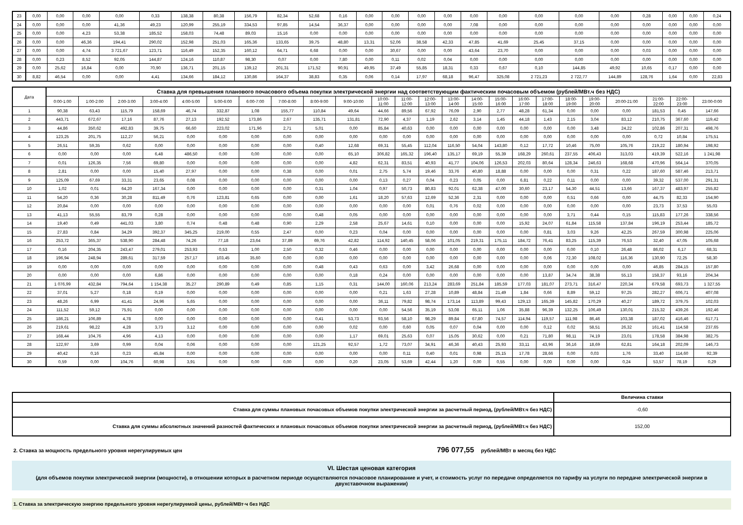| 23 | 0,00 | 0,00 | 0,00 | 0,00 | 0,33 | 138,38 | 80,38 | 156,79 | 82,34 | 52,68 | 0,16 | 0,00 | 0,00 | 0,00 | 0,00 | 0,00 | 0,00 | 0,00 | 0,00 | 0,00 | 0,28 | 0,00 | 0,00 | 0,24 |
| 24 | 0,00 | 0,00 | 0,00 | 41,36 | 49,23 | 120,99 | 255,19 | 334,53 | 97,85 | 14,54 | 36,37 | 0,00 | 0,00 | 0,00 | 0,00 | 7,08 | 0,00 | 0,00 | 0,00 | 0,00 | 0,00 | 0,00 | 0,00 | 0,00 |
| 25 | 0,00 | 0,00 | 4,23 | 53,38 | 185,52 | 158,03 | 74,48 | 89,03 | 15,16 | 0,00 | 0,00 | 0,00 | 0,00 | 0,00 | 0,00 | 0,00 | 0,00 | 0,00 | 0,00 | 0,00 | 0,00 | 0,00 | 0,00 | 0,00 |
| 26 | 0,00 | 0,00 | 46,36 | 194,41 | 290,02 | 152,98 | 251,03 | 165,36 | 133,65 | 39,75 | 48,80 | 13,31 | 52,06 | 38,58 | 42,33 | 47,85 | 41,69 | 25,45 | 37,15 | 0,00 | 0,00 | 0,00 | 0,00 | 0,00 |
| 27 | 0,00 | 0,00 | 4,74 | 3 721,67 | 123,71 | 116,49 | 152,35 | 160,12 | 64,71 | 6,68 | 0,00 | 0,00 | 30,67 | 0,00 | 0,00 | 43,64 | 23,70 | 0,00 | 0,00 | 0,00 | 0,03 | 0,00 | 0,00 | 0,00 |
| 28 | 0,00 | 0,23 | 8,52 | 92,05 | 144,87 | 124,16 | 110,87 | 98,30 | 0,07 | 0,00 | 7,80 | 0,00 | 0,11 | 0,02 | 0,04 | 0,00 | 0,00 | 0,00 | 0,00 | 0,00 | 0,00 | 0,00 | 0,00 | 0,00 |
| 29 | 0,00 | 25,62 | 16,84 | 0,00 | 70,90 | 136,71 | 201,15 | 139,12 | 201,31 | 171,52 | 90,91 | 49,95 | 37,49 | 55,85 | 18,31 | 0,33 | 0,67 | 0,10 | 144,85 | 49,92 | 10,65 | 0,17 | 0,00 | 0,00 |
| 30 | 8,82 | 46,54 | 0,00 | 0,00 | 4,41 | 134,66 | 184,12 | 130,86 | 164,37 | 38,83 | 0,35 | 0,06 | 0,14 | 17,97 | 68,18 | 96,47 | 325,08 | 2 721,23 | 2 722,77 | 144,89 | 128,76 | 1,64 | 0,00 | 22,83 |
| Дата | Ставка для превышения планового почасового объема покупки электрической энергии над соответствующим фактическим почасовым объемом (рублей/МВт.ч без НДС) | | | | | | | | | | | | | | | | | | | | | | | |
| --- | --- | --- | --- | --- | --- | --- | --- | --- | --- | --- | --- | --- | --- | --- | --- | --- | --- | --- | --- | --- | --- | --- | --- | --- |
| | 0:00-1:00 | 1:00-2:00 | 2:00-3:00 | 3:00-4:00 | 4:00-5:00 | 5:00-6:00 | 6:00-7:00 | 7:00-8:00 | 8:00-9:00 | 9:00-10:00 | 10:00- 11:00 | 11:00- 12:00 | 12:00- 13:00 | 13:00- 14:00 | 14:00- 15:00 | 15:00- 16:00 | 16:00- 17:00 | 17:00- 18:00 | 18:00- 19:00 | 19:00- 20:00 | 20:00-21:00 | 21:00- 22:00 | 22:00- 23:00 | 23:00-0:00 |
| 1 | 90,38 | 63,43 | 115,79 | 158,69 | 46,74 | 332,87 | 1,08 | 155,77 | 110,84 | 49,64 | 44,66 | 89,56 | 67,92 | 76,09 | 2,90 | 2,77 | 48,28 | 61,34 | 0,00 | 0,00 | 0,00 | 181,53 | 0,45 | 147,66 |
| 2 | 443,71 | 672,67 | 17,16 | 87,76 | 27,13 | 192,52 | 173,86 | 2,67 | 135,71 | 131,81 | 72,90 | 4,37 | 1,19 | 2,62 | 3,14 | 1,45 | 44,18 | 1,43 | 2,15 | 3,04 | 83,12 | 210,75 | 367,60 | 119,42 |
| 3 | 44,86 | 350,62 | 492,83 | 39,75 | 66,60 | 223,02 | 171,96 | 2,71 | 5,01 | 0,00 | 85,84 | 40,63 | 0,00 | 0,00 | 0,00 | 0,00 | 0,00 | 0,00 | 0,00 | 3,48 | 24,22 | 102,86 | 207,31 | 498,76 |
| 4 | 123,25 | 201,75 | 112,27 | 56,21 | 0,00 | 0,00 | 0,00 | 0,00 | 0,00 | 0,00 | 0,00 | 0,00 | 0,00 | 0,00 | 0,00 | 0,00 | 0,00 | 0,00 | 0,00 | 0,00 | 0,00 | 0,72 | 10,84 | 175,51 |
| 5 | 26,51 | 59,35 | 0,62 | 0,00 | 0,00 | 0,00 | 0,00 | 0,00 | 0,40 | 12,68 | 69,31 | 55,45 | 112,04 | 116,50 | 54,04 | 143,80 | 0,12 | 17,72 | 10,46 | 75,00 | 105,76 | 219,22 | 180,94 | 198,92 |
| 6 | 0,00 | 0,00 | 0,00 | 6,48 | 486,50 | 0,00 | 0,00 | 0,00 | 0,00 | 65,10 | 306,82 | 165,32 | 196,40 | 135,17 | 69,19 | 55,39 | 168,29 | 260,61 | 237,55 | 406,43 | 313,03 | 419,39 | 522,16 | 1 241,98 |
| 7 | 0,01 | 126,35 | 7,56 | 69,80 | 0,00 | 0,00 | 0,00 | 0,00 | 0,00 | 4,82 | 62,31 | 83,51 | 40,93 | 41,77 | 104,06 | 126,53 | 202,03 | 80,64 | 128,34 | 246,63 | 168,68 | 470,96 | 564,14 | 370,05 |
| 8 | 2,81 | 0,00 | 0,00 | 15,40 | 27,97 | 0,00 | 0,00 | 0,38 | 0,00 | 0,01 | 2,75 | 5,74 | 19,46 | 33,76 | 40,80 | 18,88 | 0,00 | 0,00 | 0,00 | 0,31 | 0,22 | 187,60 | 587,46 | 213,71 |
| 9 | 125,09 | 67,69 | 33,31 | 23,65 | 0,08 | 0,00 | 0,00 | 0,00 | 0,00 | 0,00 | 0,13 | 0,27 | 0,04 | 0,23 | 0,05 | 0,00 | 6,81 | 0,22 | 0,11 | 0,00 | 0,00 | 39,32 | 537,00 | 291,31 |
| 10 | 1,02 | 0,01 | 64,20 | 167,34 | 0,00 | 0,00 | 0,00 | 0,00 | 0,31 | 1,04 | 0,97 | 50,73 | 80,83 | 92,01 | 62,38 | 47,00 | 30,60 | 23,17 | 54,30 | 44,51 | 13,66 | 167,37 | 483,97 | 255,82 |
| 11 | 54,20 | 0,36 | 30,28 | 811,49 | 0,76 | 123,81 | 0,65 | 0,00 | 0,00 | 1,61 | 18,20 | 57,63 | 12,69 | 52,36 | 2,31 | 0,00 | 0,00 | 0,00 | 0,51 | 0,66 | 0,00 | 44,75 | 82,33 | 154,90 |
| 12 | 20,84 | 0,00 | 0,00 | 0,00 | 0,00 | 0,00 | 0,00 | 0,00 | 0,00 | 0,00 | 0,00 | 0,00 | 0,01 | 0,76 | 0,02 | 0,00 | 0,00 | 0,00 | 0,00 | 0,00 | 0,00 | 23,73 | 37,53 | 55,03 |
| 13 | 41,13 | 55,55 | 83,79 | 0,28 | 0,00 | 0,00 | 0,00 | 0,00 | 0,48 | 0,05 | 0,00 | 0,00 | 0,00 | 0,00 | 0,00 | 0,00 | 0,00 | 0,00 | 3,71 | 0,44 | 0,15 | 115,83 | 177,26 | 338,56 |
| 14 | 19,40 | 0,49 | 441,03 | 3,80 | 0,74 | 0,48 | 0,48 | 0,90 | 2,29 | 2,58 | 25,67 | 14,61 | 0,10 | 0,00 | 0,00 | 0,00 | 15,92 | 24,07 | 61,84 | 115,58 | 137,84 | 196,19 | 253,44 | 185,72 |
| 15 | 27,83 | 0,84 | 34,29 | 392,37 | 345,25 | 219,00 | 0,55 | 2,47 | 0,00 | 0,23 | 0,04 | 0,00 | 0,00 | 0,00 | 0,00 | 0,00 | 0,00 | 0,81 | 3,03 | 9,26 | 42,25 | 267,59 | 300,98 | 225,06 |
| 16 | 253,72 | 365,37 | 538,90 | 284,48 | 74,26 | 77,18 | 23,64 | 37,89 | 69,76 | 42,82 | 114,92 | 140,45 | 58,06 | 101,05 | 219,31 | 175,11 | 184,72 | 76,41 | 83,25 | 115,39 | 76,53 | 32,40 | 47,05 | 105,68 |
| 17 | 0,16 | 204,35 | 243,47 | 279,01 | 253,93 | 0,53 | 1,00 | 2,50 | 0,32 | 0,46 | 0,00 | 0,00 | 0,00 | 0,00 | 0,00 | 0,00 | 0,00 | 0,00 | 0,00 | 0,10 | 26,48 | 86,02 | 6,17 | 68,31 |
| 18 | 196,94 | 248,94 | 289,61 | 317,59 | 257,17 | 103,45 | 35,60 | 0,00 | 0,00 | 0,00 | 0,00 | 0,00 | 0,00 | 0,00 | 0,00 | 0,00 | 0,00 | 0,06 | 72,30 | 108,02 | 116,36 | 130,90 | 72,25 | 58,30 |
| 19 | 0,00 | 0,00 | 0,00 | 0,00 | 0,00 | 0,00 | 0,00 | 0,00 | 0,48 | 0,43 | 0,63 | 0,00 | 3,42 | 26,68 | 0,00 | 0,00 | 0,00 | 0,00 | 0,00 | 0,00 | 0,00 | 46,85 | 284,15 | 157,80 |
| 20 | 0,00 | 0,00 | 0,00 | 6,86 | 0,00 | 0,00 | 0,00 | 0,00 | 0,00 | 0,18 | 0,24 | 0,00 | 0,00 | 0,00 | 0,00 | 0,00 | 0,00 | 13,87 | 34,74 | 38,38 | 55,13 | 158,37 | 93,16 | 204,34 |
| 21 | 1 076,99 | 432,84 | 794,64 | 1 154,38 | 35,27 | 290,89 | 0,49 | 0,85 | 1,15 | 0,31 | 144,00 | 160,06 | 213,24 | 283,69 | 251,84 | 185,59 | 177,03 | 181,07 | 273,71 | 316,47 | 220,34 | 679,58 | 693,73 | 1 327,55 |
| 22 | 37,01 | 5,27 | 0,18 | 0,19 | 0,00 | 0,00 | 0,00 | 0,00 | 0,00 | 0,00 | 0,21 | 1,63 | 27,28 | 10,89 | 48,84 | 21,49 | 1,84 | 0,66 | 8,89 | 59,12 | 97,25 | 282,27 | 606,71 | 407,08 |
| 23 | 48,26 | 6,99 | 41,41 | 24,96 | 5,65 | 0,00 | 0,00 | 0,00 | 0,00 | 0,00 | 36,11 | 79,82 | 98,74 | 173,14 | 113,89 | 99,43 | 129,13 | 165,39 | 145,82 | 170,29 | 40,27 | 189,72 | 379,75 | 102,03 |
| 24 | 111,52 | 59,12 | 75,91 | 0,00 | 0,00 | 0,00 | 0,00 | 0,00 | 0,00 | 0,00 | 0,00 | 54,56 | 35,19 | 53,08 | 65,11 | 1,06 | 35,88 | 96,39 | 132,25 | 106,49 | 130,01 | 215,32 | 439,26 | 192,46 |
| 25 | 186,21 | 106,89 | 4,78 | 0,00 | 0,00 | 0,00 | 0,00 | 0,00 | 0,41 | 53,73 | 93,56 | 58,10 | 98,29 | 89,84 | 67,80 | 74,57 | 114,94 | 119,57 | 111,98 | 86,46 | 103,38 | 187,02 | 416,46 | 617,71 |
| 26 | 219,61 | 98,22 | 4,28 | 3,73 | 3,12 | 0,00 | 0,00 | 0,00 | 0,00 | 0,02 | 0,00 | 0,60 | 0,05 | 0,07 | 0,04 | 0,00 | 0,00 | 0,12 | 0,02 | 58,51 | 26,32 | 161,41 | 114,58 | 237,65 |
| 27 | 168,44 | 104,76 | 4,96 | 4,13 | 0,00 | 0,00 | 0,00 | 0,00 | 0,00 | 1,17 | 69,01 | 25,63 | 0,07 | 15,05 | 30,62 | 0,00 | 0,21 | 71,80 | 98,11 | 74,19 | 23,01 | 178,58 | 384,98 | 382,75 |
| 28 | 122,97 | 3,69 | 0,99 | 0,04 | 0,06 | 0,00 | 0,00 | 0,00 | 121,25 | 92,57 | 1,72 | 73,07 | 34,91 | 46,36 | 40,43 | 25,93 | 33,11 | 43,96 | 36,16 | 18,69 | 62,81 | 164,18 | 202,09 | 146,73 |
| 29 | 40,42 | 0,16 | 0,23 | 45,84 | 0,00 | 0,00 | 0,00 | 0,00 | 0,00 | 0,00 | 0,00 | 0,11 | 0,40 | 0,01 | 0,98 | 25,15 | 17,78 | 28,66 | 0,00 | 0,03 | 1,76 | 33,40 | 114,60 | 92,39 |
| 30 | 0,59 | 0,00 | 104,76 | 60,98 | 3,91 | 0,00 | 0,00 | 0,00 | 0,00 | 0,20 | 23,05 | 53,69 | 42,44 | 1,20 | 0,00 | 0,55 | 0,00 | 0,00 | 0,00 | 0,00 | 0,24 | 53,57 | 78,19 | 0,29 |
| | Величина ставки |
| Ставка для суммы плановых почасовых объемов покупки электрической энергии за расчетный период, (рублей/МВт.ч без НДС) | -0,60 |
| Ставка для суммы абсолютных значений разностей фактических и плановых почасовых объемов покупки электрической энергии за расчетный период, (рублей/МВт.ч без НДС) | 152,00 |
2. Ставка за мощность предельного уровня нерегулируемых цен
796 077,55
рублей/МВт в месяц без НДС
VI. Шестая ценовая категория
(для объемов покупки электрической энергии (мощности), в отношении которых в расчетном периоде осуществляются почасовое планирование и учет, и стоимость услуг по передаче определяется по тарифу на услуги по передаче электрической энергии в двухставочном выражении)
1. Ставка за электрическую энергию предельного уровня нерегулируемой цены, рублей/МВт·ч без НДС